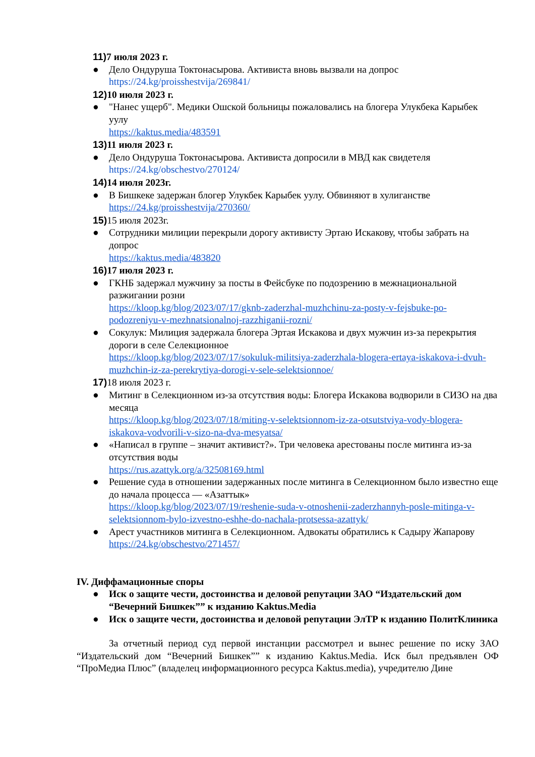11) 7 июля 2023 г.
● Дело Ондуруша Токтонасырова. Активиста вновь вызвали на допрос
https://24.kg/proisshestvija/269841/
12) 10 июля 2023 г.
● "Нанес ущерб". Медики Ошской больницы пожаловались на блогера Улукбека Карыбек уулу
https://kaktus.media/483591
13) 11 июля 2023 г.
● Дело Ондуруша Токтонасырова. Активиста допросили в МВД как свидетеля
https://24.kg/obschestvo/270124/
14) 14 июля 2023г.
● В Бишкеке задержан блогер Улукбек Карыбек уулу. Обвиняют в хулиганстве
https://24.kg/proisshestvija/270360/
15) 15 июля 2023г.
● Сотрудники милиции перекрыли дорогу активисту Эртаю Искакову, чтобы забрать на допрос
https://kaktus.media/483820
16) 17 июля 2023 г.
● ГКНБ задержал мужчину за посты в Фейсбуке по подозрению в межнациональной разжигании розни
https://kloop.kg/blog/2023/07/17/gknb-zaderzhal-muzhchinu-za-posty-v-fejsbuke-po-podozreniyu-v-mezhnatsionalnoj-razzhiganii-rozni/
● Сокулук: Милиция задержала блогера Эртая Искакова и двух мужчин из-за перекрытия дороги в селе Селекционное
https://kloop.kg/blog/2023/07/17/sokuluk-militsiya-zaderzhala-blogera-ertaya-iskakova-i-dvuh-muzhchin-iz-za-perekrytiya-dorogi-v-sele-selektsionnoe/
17) 18 июля 2023 г.
● Митинг в Селекционном из-за отсутствия воды: Блогера Искакова водворили в СИЗО на два месяца
https://kloop.kg/blog/2023/07/18/miting-v-selektsionnom-iz-za-otsutstviya-vody-blogera-iskakova-vodvorili-v-sizo-na-dva-mesyatsa/
● «Написал в группе – значит активист?». Три человека арестованы после митинга из-за отсутствия воды
https://rus.azattyk.org/a/32508169.html
● Решение суда в отношении задержанных после митинга в Селекционном было известно еще до начала процесса — «Азаттык»
https://kloop.kg/blog/2023/07/19/reshenie-suda-v-otnoshenii-zaderzhannyh-posle-mitinga-v-selektsionnom-bylo-izvestno-eshhe-do-nachala-protsessa-azattyk/
● Арест участников митинга в Селекционном. Адвокаты обратились к Садыру Жапарову
https://24.kg/obschestvo/271457/
IV. Диффамационные споры
● Иск о защите чести, достоинства и деловой репутации ЗАО “Издательский дом “Вечерний Бишкек”” к изданию Kaktus.Media
● Иск о защите чести, достоинства и деловой репутации ЭлТР к изданию ПолитКлиника
За отчетный период суд первой инстанции рассмотрел и вынес решение по иску ЗАО “Издательский дом “Вечерний Бишкек”” к изданию Kaktus.Media. Иск был предъявлен ОФ “ПроМедиа Плюс” (владелец информационного ресурса Kaktus.media), учредителю Дине